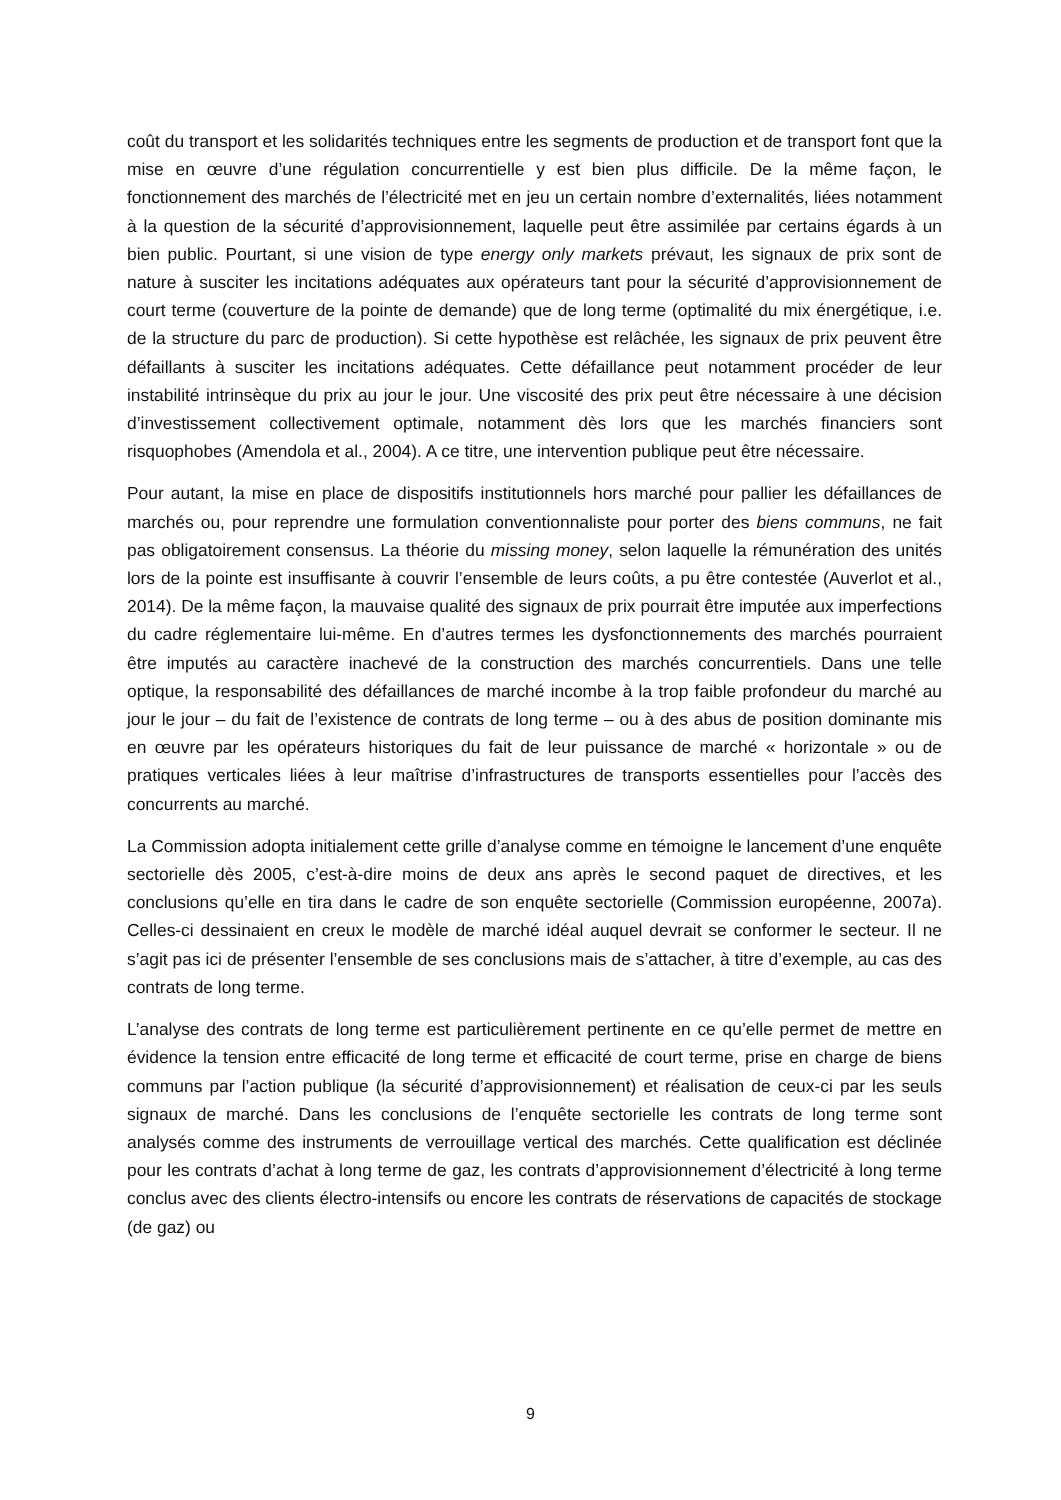coût du transport et les solidarités techniques entre les segments de production et de transport font que la mise en œuvre d’une régulation concurrentielle y est bien plus difficile. De la même façon, le fonctionnement des marchés de l’électricité met en jeu un certain nombre d’externalités, liées notamment à la question de la sécurité d’approvisionnement, laquelle peut être assimilée par certains égards à un bien public. Pourtant, si une vision de type energy only markets prévaut, les signaux de prix sont de nature à susciter les incitations adéquates aux opérateurs tant pour la sécurité d’approvisionnement de court terme (couverture de la pointe de demande) que de long terme (optimalité du mix énergétique, i.e. de la structure du parc de production). Si cette hypothèse est relâchée, les signaux de prix peuvent être défaillants à susciter les incitations adéquates. Cette défaillance peut notamment procéder de leur instabilité intrinsèque du prix au jour le jour. Une viscosité des prix peut être nécessaire à une décision d’investissement collectivement optimale, notamment dès lors que les marchés financiers sont risquophobes (Amendola et al., 2004). A ce titre, une intervention publique peut être nécessaire.
Pour autant, la mise en place de dispositifs institutionnels hors marché pour pallier les défaillances de marchés ou, pour reprendre une formulation conventionnaliste pour porter des biens communs, ne fait pas obligatoirement consensus. La théorie du missing money, selon laquelle la rémunération des unités lors de la pointe est insuffisante à couvrir l’ensemble de leurs coûts, a pu être contestée (Auverlot et al., 2014). De la même façon, la mauvaise qualité des signaux de prix pourrait être imputée aux imperfections du cadre réglementaire lui-même. En d’autres termes les dysfonctionnements des marchés pourraient être imputés au caractère inachevé de la construction des marchés concurrentiels. Dans une telle optique, la responsabilité des défaillances de marché incombe à la trop faible profondeur du marché au jour le jour – du fait de l’existence de contrats de long terme – ou à des abus de position dominante mis en œuvre par les opérateurs historiques du fait de leur puissance de marché « horizontale » ou de pratiques verticales liées à leur maîtrise d’infrastructures de transports essentielles pour l’accès des concurrents au marché.
La Commission adopta initialement cette grille d’analyse comme en témoigne le lancement d’une enquête sectorielle dès 2005, c’est-à-dire moins de deux ans après le second paquet de directives, et les conclusions qu’elle en tira dans le cadre de son enquête sectorielle (Commission européenne, 2007a). Celles-ci dessinaient en creux le modèle de marché idéal auquel devrait se conformer le secteur. Il ne s’agit pas ici de présenter l’ensemble de ses conclusions mais de s’attacher, à titre d’exemple, au cas des contrats de long terme.
L’analyse des contrats de long terme est particulièrement pertinente en ce qu’elle permet de mettre en évidence la tension entre efficacité de long terme et efficacité de court terme, prise en charge de biens communs par l’action publique (la sécurité d’approvisionnement) et réalisation de ceux-ci par les seuls signaux de marché. Dans les conclusions de l’enquête sectorielle les contrats de long terme sont analysés comme des instruments de verrouillage vertical des marchés. Cette qualification est déclinée pour les contrats d’achat à long terme de gaz, les contrats d’approvisionnement d’électricité à long terme conclus avec des clients électro-intensifs ou encore les contrats de réservations de capacités de stockage (de gaz) ou
9